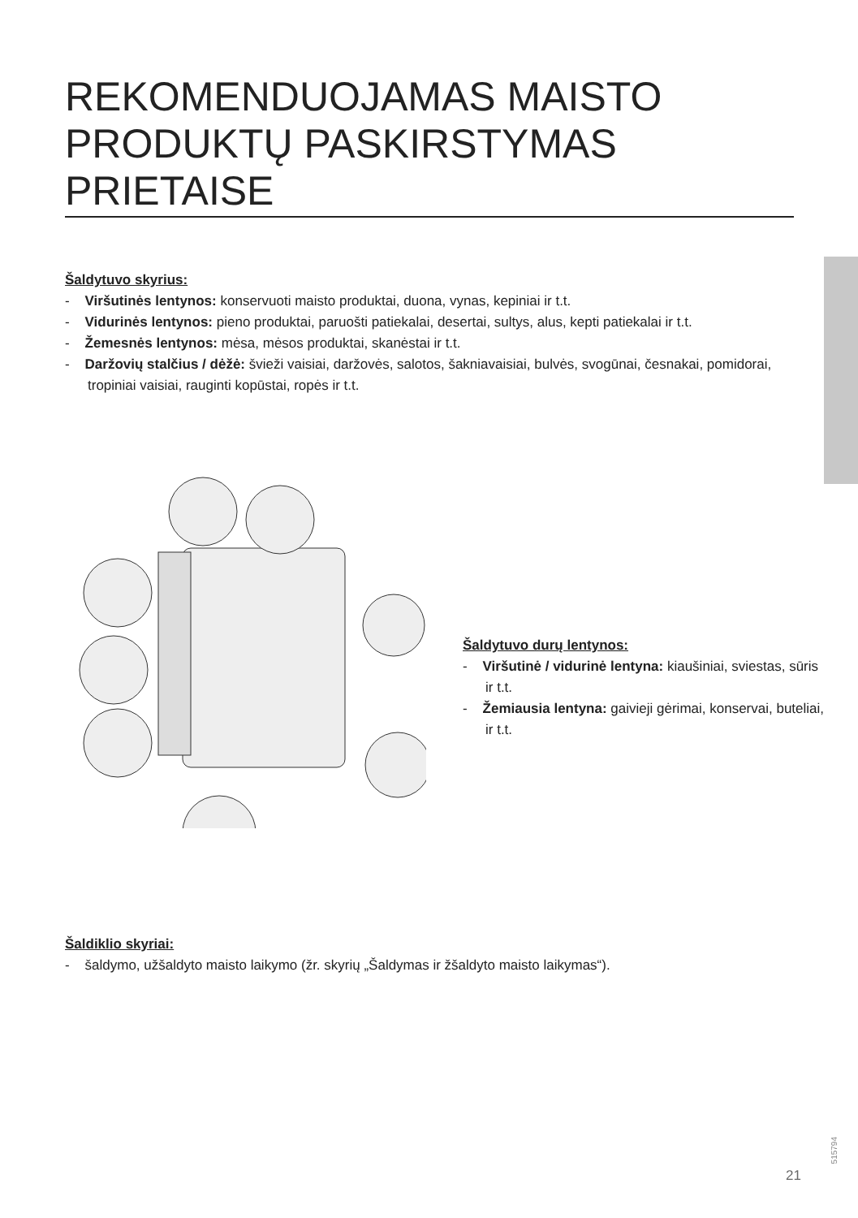REKOMENDUOJAMAS MAISTO PRODUKTŲ PASKIRSTYMAS PRIETAISE
Šaldytuvo skyrius:
- Viršutinės lentynos: konservuoti maisto produktai, duona, vynas, kepiniai ir t.t.
- Vidurinės lentynos: pieno produktai, paruošti patiekalai, desertai, sultys, alus, kepti patiekalai ir t.t.
- Žemesnės lentynos: mėsa, mėsos produktai, skanėstai ir t.t.
- Daržovių stalčius / dėžė: švieži vaisiai, daržovės, salotos, šakniavaisiai, bulvės, svogūnai, česnakai, pomidorai, tropiniai vaisiai, rauginti kopūstai, ropės ir t.t.
Šaldytuvo durų lentynos:
- Viršutinė / vidurinė lentyna: kiaušiniai, sviestas, sūris ir t.t.
- Žemiausia lentyna: gaivieji gėrimai, konservai, buteliai, ir t.t.
Šaldiklio skyriai:
- šaldymo, užšaldyto maisto laikymo (žr. skyrių „Šaldymas ir žšaldyto maisto laikymas“).
21
515794